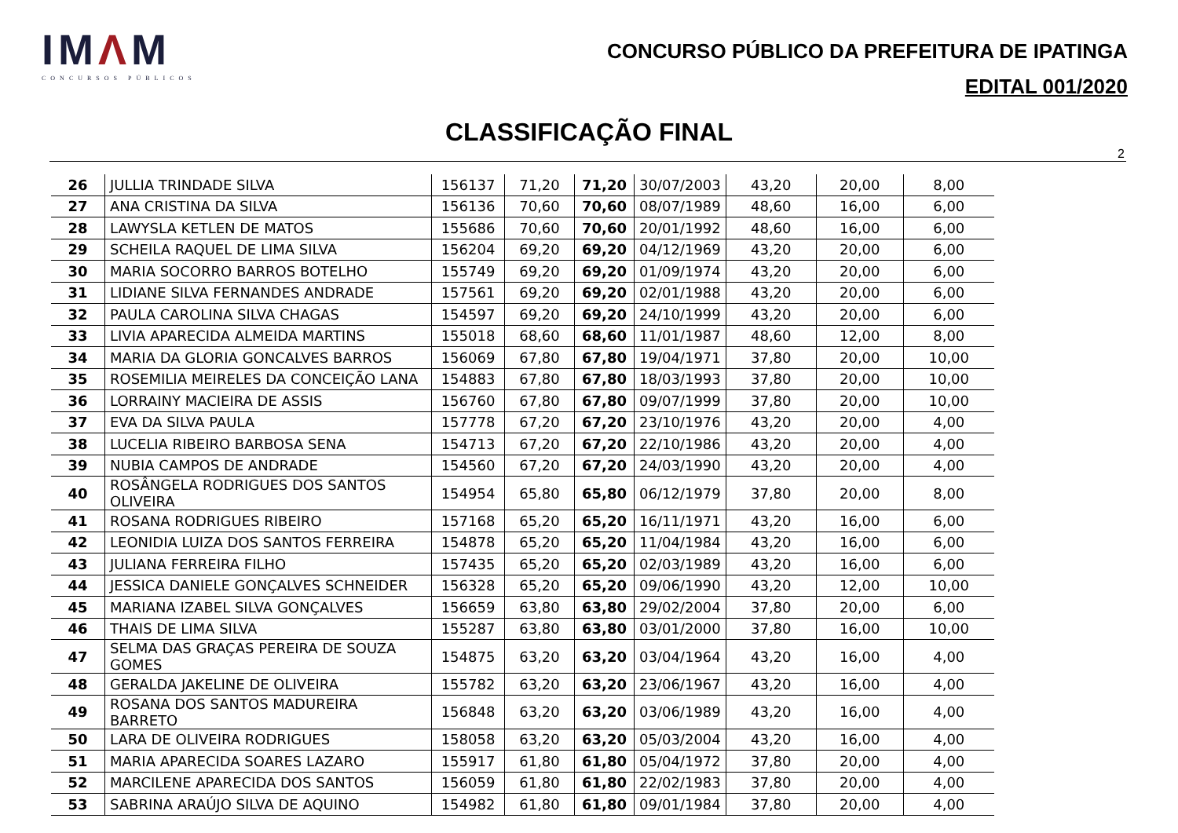IMΛM
CONCURSOS PÚBLICOS
CONCURSO PÚBLICO DA PREFEITURA DE IPATINGA
EDITAL 001/2020
CLASSIFICAÇÃO FINAL
2
| 26 | JULLIA TRINDADE SILVA | 156137 | 71,20 | 71,20 | 30/07/2003 | 43,20 | 20,00 | 8,00 |
| 27 | ANA CRISTINA DA SILVA | 156136 | 70,60 | 70,60 | 08/07/1989 | 48,60 | 16,00 | 6,00 |
| 28 | LAWYSLA KETLEN DE MATOS | 155686 | 70,60 | 70,60 | 20/01/1992 | 48,60 | 16,00 | 6,00 |
| 29 | SCHEILA RAQUEL DE LIMA SILVA | 156204 | 69,20 | 69,20 | 04/12/1969 | 43,20 | 20,00 | 6,00 |
| 30 | MARIA SOCORRO BARROS BOTELHO | 155749 | 69,20 | 69,20 | 01/09/1974 | 43,20 | 20,00 | 6,00 |
| 31 | LIDIANE SILVA FERNANDES ANDRADE | 157561 | 69,20 | 69,20 | 02/01/1988 | 43,20 | 20,00 | 6,00 |
| 32 | PAULA CAROLINA SILVA CHAGAS | 154597 | 69,20 | 69,20 | 24/10/1999 | 43,20 | 20,00 | 6,00 |
| 33 | LIVIA APARECIDA ALMEIDA MARTINS | 155018 | 68,60 | 68,60 | 11/01/1987 | 48,60 | 12,00 | 8,00 |
| 34 | MARIA DA GLORIA GONCALVES BARROS | 156069 | 67,80 | 67,80 | 19/04/1971 | 37,80 | 20,00 | 10,00 |
| 35 | ROSEMILIA MEIRELES DA CONCEIÇÃO LANA | 154883 | 67,80 | 67,80 | 18/03/1993 | 37,80 | 20,00 | 10,00 |
| 36 | LORRAINY MACIEIRA DE ASSIS | 156760 | 67,80 | 67,80 | 09/07/1999 | 37,80 | 20,00 | 10,00 |
| 37 | EVA DA SILVA PAULA | 157778 | 67,20 | 67,20 | 23/10/1976 | 43,20 | 20,00 | 4,00 |
| 38 | LUCELIA RIBEIRO BARBOSA SENA | 154713 | 67,20 | 67,20 | 22/10/1986 | 43,20 | 20,00 | 4,00 |
| 39 | NUBIA CAMPOS DE ANDRADE | 154560 | 67,20 | 67,20 | 24/03/1990 | 43,20 | 20,00 | 4,00 |
| 40 | ROSÂNGELA RODRIGUES DOS SANTOS OLIVEIRA | 154954 | 65,80 | 65,80 | 06/12/1979 | 37,80 | 20,00 | 8,00 |
| 41 | ROSANA RODRIGUES RIBEIRO | 157168 | 65,20 | 65,20 | 16/11/1971 | 43,20 | 16,00 | 6,00 |
| 42 | LEONIDIA LUIZA DOS SANTOS FERREIRA | 154878 | 65,20 | 65,20 | 11/04/1984 | 43,20 | 16,00 | 6,00 |
| 43 | JULIANA FERREIRA FILHO | 157435 | 65,20 | 65,20 | 02/03/1989 | 43,20 | 16,00 | 6,00 |
| 44 | JESSICA DANIELE GONÇALVES SCHNEIDER | 156328 | 65,20 | 65,20 | 09/06/1990 | 43,20 | 12,00 | 10,00 |
| 45 | MARIANA IZABEL SILVA GONÇALVES | 156659 | 63,80 | 63,80 | 29/02/2004 | 37,80 | 20,00 | 6,00 |
| 46 | THAIS DE LIMA SILVA | 155287 | 63,80 | 63,80 | 03/01/2000 | 37,80 | 16,00 | 10,00 |
| 47 | SELMA DAS GRAÇAS PEREIRA DE SOUZA GOMES | 154875 | 63,20 | 63,20 | 03/04/1964 | 43,20 | 16,00 | 4,00 |
| 48 | GERALDA JAKELINE DE OLIVEIRA | 155782 | 63,20 | 63,20 | 23/06/1967 | 43,20 | 16,00 | 4,00 |
| 49 | ROSANA DOS SANTOS MADUREIRA BARRETO | 156848 | 63,20 | 63,20 | 03/06/1989 | 43,20 | 16,00 | 4,00 |
| 50 | LARA DE OLIVEIRA RODRIGUES | 158058 | 63,20 | 63,20 | 05/03/2004 | 43,20 | 16,00 | 4,00 |
| 51 | MARIA APARECIDA SOARES LAZARO | 155917 | 61,80 | 61,80 | 05/04/1972 | 37,80 | 20,00 | 4,00 |
| 52 | MARCILENE APARECIDA DOS SANTOS | 156059 | 61,80 | 61,80 | 22/02/1983 | 37,80 | 20,00 | 4,00 |
| 53 | SABRINA ARAÚJO SILVA DE AQUINO | 154982 | 61,80 | 61,80 | 09/01/1984 | 37,80 | 20,00 | 4,00 |